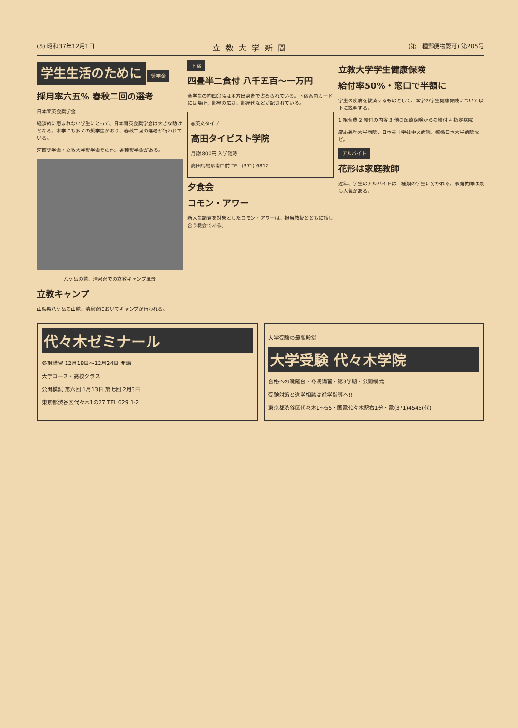(5) 昭和37年12月1日 立教大学新聞 (第三種郵便物認可) 第205号
学生生活のために
奨学金
採用率六五% 春秋二回の選考
日本育英会奨学金
経済的に恵まれない学生にとって、日本育英会奨学金は大きな助けとなる。本学にも多くの奨学生がおり、春秋二回の選考が行われている。
河西奨学会・立教大学奨学金その他、各種奨学金がある。
八ケ岳の麓、清泉寮での立教キャンプ風景
立教キャンプ
山梨県八ケ岳の山麓、清泉寮においてキャンプが行われる。
下宿
四畳半二食付 八千五百～一万円
全学生の約四〇%は地方出身者で占められている。下宿案内カードには場所、部屋の広さ、部屋代などが記されている。
◎英文タイプ
高田タイピスト学院
月謝 800円 入学随時
高田馬場駅南口前 TEL (371) 6812
夕食会
コモン・アワー
新入生諸君を対象としたコモン・アワーは、担当教授とともに話し合う機会である。
立教大学学生健康保険
給付率50%・窓口で半額に
学生の疾病を救済するものとして、本学の学生健康保険について以下に説明する。
1 組合費 2 給付の内容 3 他の医療保険からの給付 4 指定病院
慶応義塾大学病院、日本赤十字社中央病院、板橋日本大学病院など。
アルバイト
花形は家庭教師
近年、学生のアルバイトは二種類の学生に分かれる。家庭教師は最も人気がある。
代々木ゼミナール
冬期講習 12月18日～12月24日 開講
大学コース・高校クラス
公開模試 第六回 1月13日 第七回 2月3日
東京都渋谷区代々木1の27 TEL 629 1-2
大学受験の最高殿堂
大学受験 代々木学院
合格への跳躍台・冬期講習・第3学期・公開模式
受験対策と進学相談は進学指導へ!!
東京都渋谷区代々木1～55・国電代々木駅右1分・電(371)4545(代)